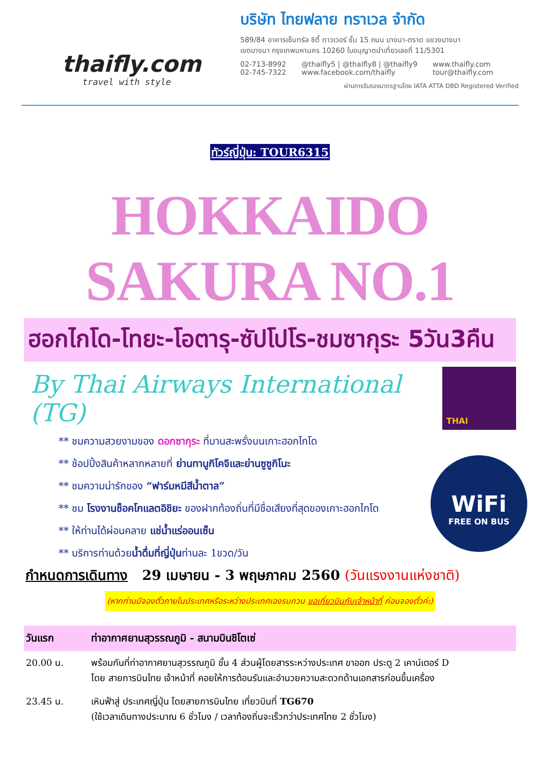thaifly.com
travel with style
บริษัท ไทยฟลาย ทราเวล จำกัด
589/84 อาคารเซ็นทรัล ซิตี้ ทาวเวอร์ ชั้น 15 ถนน บางนา-ตราด แขวงบางนา
เขตบางนา กรุงเทพมหานคร 10260 ใบอนุญาตนำเที่ยวเลขที่ 11/5301
02-713-8992
02-745-7322
@thaifly5 | @thaifly8 | @thaifly9
www.facebook.com/thaifly
www.thaifly.com
tour@thaifly.com
ผ่านการรับรองมาตรฐานโดย IATA ATTA DBD Registered Verified
ทัวร์ญี่ปุ่น: TOUR6315
HOKKAIDO SAKURA NO.1
ฮอกไกโด-โทยะ-โอตารุ-ซัปโปโร-ชมซากุระ 5วัน3คืน
By Thai Airways International (TG)
THAI
** ชมความสวยงามของ ดอกซากุระ ที่บานสะพรั่งบนเกาะฮอกไกโด
** ช้อปปิ้งสินค้าหลากหลายที่ ย่านทานูกิโคจิและย่านซูซูกิโนะ
** ชมความน่ารักของ “ฟาร์มหมีสีน้ำตาล”
** ชม โรงงานช็อคโกแลตอิชิยะ ของฝากท้องถิ่นที่มีชื่อเสียงที่สุดของเกาะฮอกไกโด
** ให้ท่านได้ผ่อนคลาย แช่น้ำแร่ออนเซ็น
** บริการท่านด้วยน้ำดื่มที่ญี่ปุ่นท่านละ 1ขวด/วัน
WiFi
FREE ON BUS
กำหนดการเดินทาง 29 เมษายน - 3 พฤษภาคม 2560 (วันแรงงานแห่งชาติ)
(หากท่านมีจองตั๋วภายในประเทศหรือระหว่างประเทศเองรบกวน ขอเที่ยวบินกับเจ้าหน้าที่ ก่อนจองตั๋วค่ะ)
| วันแรก | ท่าอากาศยานสุวรรณภูมิ - สนามบินชิโตเซ่ |
| --- | --- |
| 20.00 น. | พร้อมกันที่ท่าอากาศยานสุวรรณภูมิ ชั้น 4 ส่วนผู้โดยสารระหว่างประเทศ ขาออก ประตู 2 เคาน์เตอร์ D โดย สายการบินไทย เจ้าหน้าที่ คอยให้การต้อนรับและอำนวยความสะดวกด้านเอกสารก่อนขึ้นเครื่อง |
| 23.45 น. | เหินฟ้าสู่ ประเทศญี่ปุ่น โดยสายการบินไทย เที่ยวบินที่ TG670 (ใช้เวลาเดินทางประมาณ 6 ชั่วโมง / เวลาท้องถิ่นจะเร็วกว่าประเทศไทย 2 ชั่วโมง) |